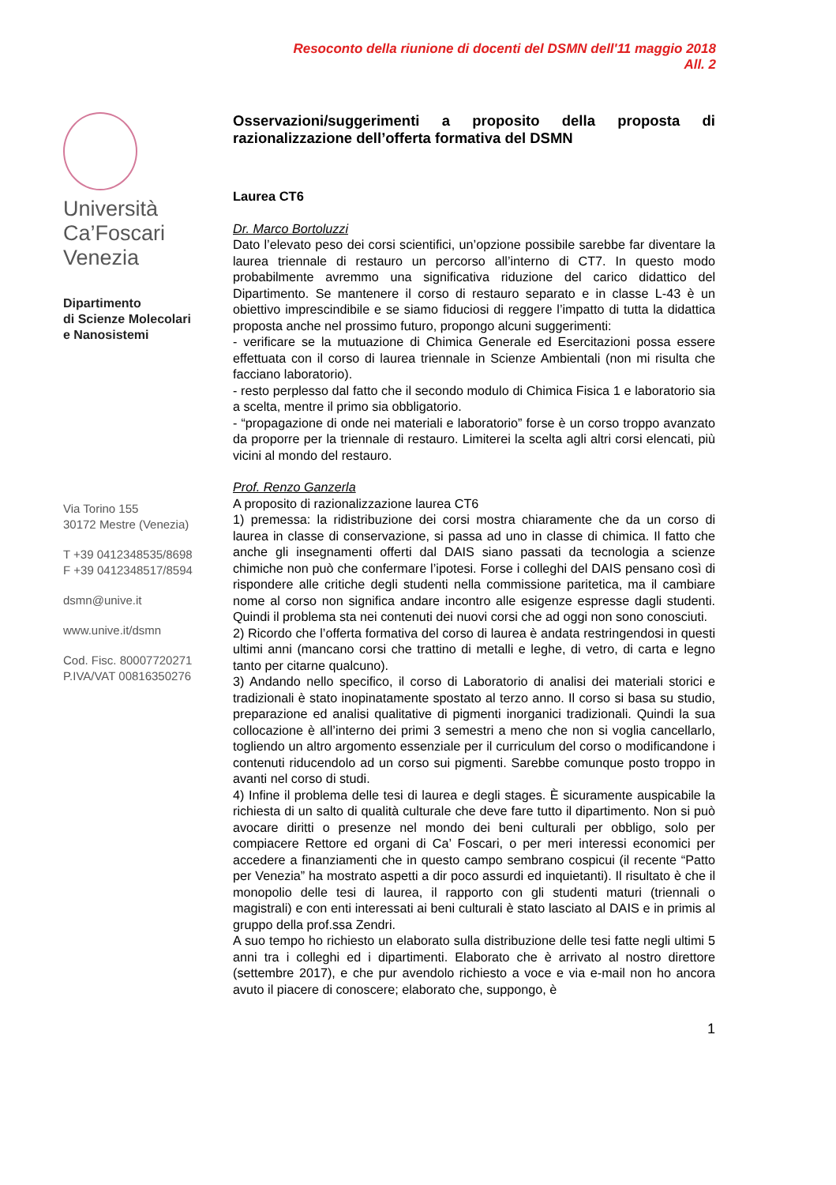Resoconto della riunione di docenti del DSMN dell'11 maggio 2018
All. 2
Università
Ca’Foscari
Venezia
Dipartimento
di Scienze Molecolari
e Nanosistemi
Via Torino 155
30172 Mestre (Venezia)
T +39 0412348535/8698
F +39 0412348517/8594
dsmn@unive.it
www.unive.it/dsmn
Cod. Fisc. 80007720271
P.IVA/VAT 00816350276
Osservazioni/suggerimenti a proposito della proposta di razionalizzazione dell’offerta formativa del DSMN
Laurea CT6
Dr. Marco Bortoluzzi
Dato l’elevato peso dei corsi scientifici, un’opzione possibile sarebbe far diventare la laurea triennale di restauro un percorso all’interno di CT7. In questo modo probabilmente avremmo una significativa riduzione del carico didattico del Dipartimento. Se mantenere il corso di restauro separato e in classe L-43 è un obiettivo imprescindibile e se siamo fiduciosi di reggere l’impatto di tutta la didattica proposta anche nel prossimo futuro, propongo alcuni suggerimenti:
- verificare se la mutuazione di Chimica Generale ed Esercitazioni possa essere effettuata con il corso di laurea triennale in Scienze Ambientali (non mi risulta che facciano laboratorio).
- resto perplesso dal fatto che il secondo modulo di Chimica Fisica 1 e laboratorio sia a scelta, mentre il primo sia obbligatorio.
- “propagazione di onde nei materiali e laboratorio” forse è un corso troppo avanzato da proporre per la triennale di restauro. Limiterei la scelta agli altri corsi elencati, più vicini al mondo del restauro.
Prof. Renzo Ganzerla
A proposito di razionalizzazione laurea CT6
1) premessa: la ridistribuzione dei corsi mostra chiaramente che da un corso di laurea in classe di conservazione, si passa ad uno in classe di chimica. Il fatto che anche gli insegnamenti offerti dal DAIS siano passati da tecnologia a scienze chimiche non può che confermare l’ipotesi. Forse i colleghi del DAIS pensano così di rispondere alle critiche degli studenti nella commissione paritetica, ma il cambiare nome al corso non significa andare incontro alle esigenze espresse dagli studenti. Quindi il problema sta nei contenuti dei nuovi corsi che ad oggi non sono conosciuti.
2) Ricordo che l’offerta formativa del corso di laurea è andata restringendosi in questi ultimi anni (mancano corsi che trattino di metalli e leghe, di vetro, di carta e legno tanto per citarne qualcuno).
3) Andando nello specifico, il corso di Laboratorio di analisi dei materiali storici e tradizionali è stato inopinatamente spostato al terzo anno. Il corso si basa su studio, preparazione ed analisi qualitative di pigmenti inorganici tradizionali. Quindi la sua collocazione è all’interno dei primi 3 semestri a meno che non si voglia cancellarlo, togliendo un altro argomento essenziale per il curriculum del corso o modificandone i contenuti riducendolo ad un corso sui pigmenti. Sarebbe comunque posto troppo in avanti nel corso di studi.
4) Infine il problema delle tesi di laurea e degli stages. È sicuramente auspicabile la richiesta di un salto di qualità culturale che deve fare tutto il dipartimento. Non si può avocare diritti o presenze nel mondo dei beni culturali per obbligo, solo per compiacere Rettore ed organi di Ca’ Foscari, o per meri interessi economici per accedere a finanziamenti che in questo campo sembrano cospicui (il recente “Patto per Venezia” ha mostrato aspetti a dir poco assurdi ed inquietanti). Il risultato è che il monopolio delle tesi di laurea, il rapporto con gli studenti maturi (triennali o magistrali) e con enti interessati ai beni culturali è stato lasciato al DAIS e in primis al gruppo della prof.ssa Zendri.
A suo tempo ho richiesto un elaborato sulla distribuzione delle tesi fatte negli ultimi 5 anni tra i colleghi ed i dipartimenti. Elaborato che è arrivato al nostro direttore (settembre 2017), e che pur avendolo richiesto a voce e via e-mail non ho ancora avuto il piacere di conoscere; elaborato che, suppongo, è
1